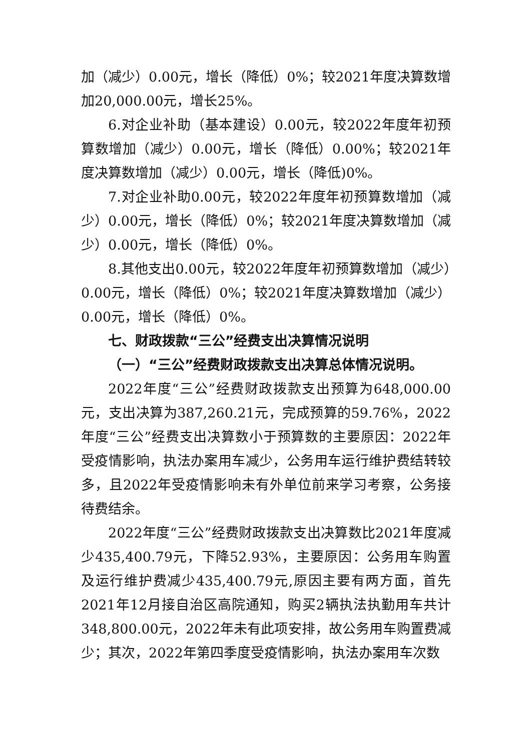加（减少）0.00元，增长（降低）0%；较2021年度决算数增加20,000.00元，增长25%。
6.对企业补助（基本建设）0.00元，较2022年度年初预算数增加（减少）0.00元，增长（降低）0.00%；较2021年度决算数增加（减少）0.00元，增长（降低)0%。
7.对企业补助0.00元，较2022年度年初预算数增加（减少）0.00元，增长（降低）0%；较2021年度决算数增加（减少）0.00元，增长（降低）0%。
8.其他支出0.00元，较2022年度年初预算数增加（减少）0.00元，增长（降低）0%；较2021年度决算数增加（减少）0.00元，增长（降低）0%。
七、财政拨款“三公”经费支出决算情况说明
（一）“三公”经费财政拨款支出决算总体情况说明。
2022年度“三公”经费财政拨款支出预算为648,000.00元，支出决算为387,260.21元，完成预算的59.76%，2022年度“三公”经费支出决算数小于预算数的主要原因：2022年受疫情影响，执法办案用车减少，公务用车运行维护费结转较多，且2022年受疫情影响未有外单位前来学习考察，公务接待费结余。
2022年度“三公”经费财政拨款支出决算数比2021年度减少435,400.79元，下降52.93%，主要原因：公务用车购置及运行维护费减少435,400.79元,原因主要有两方面，首先2021年12月接自治区高院通知，购买2辆执法执勤用车共计348,800.00元，2022年未有此项安排，故公务用车购置费减少；其次，2022年第四季度受疫情影响，执法办案用车次数